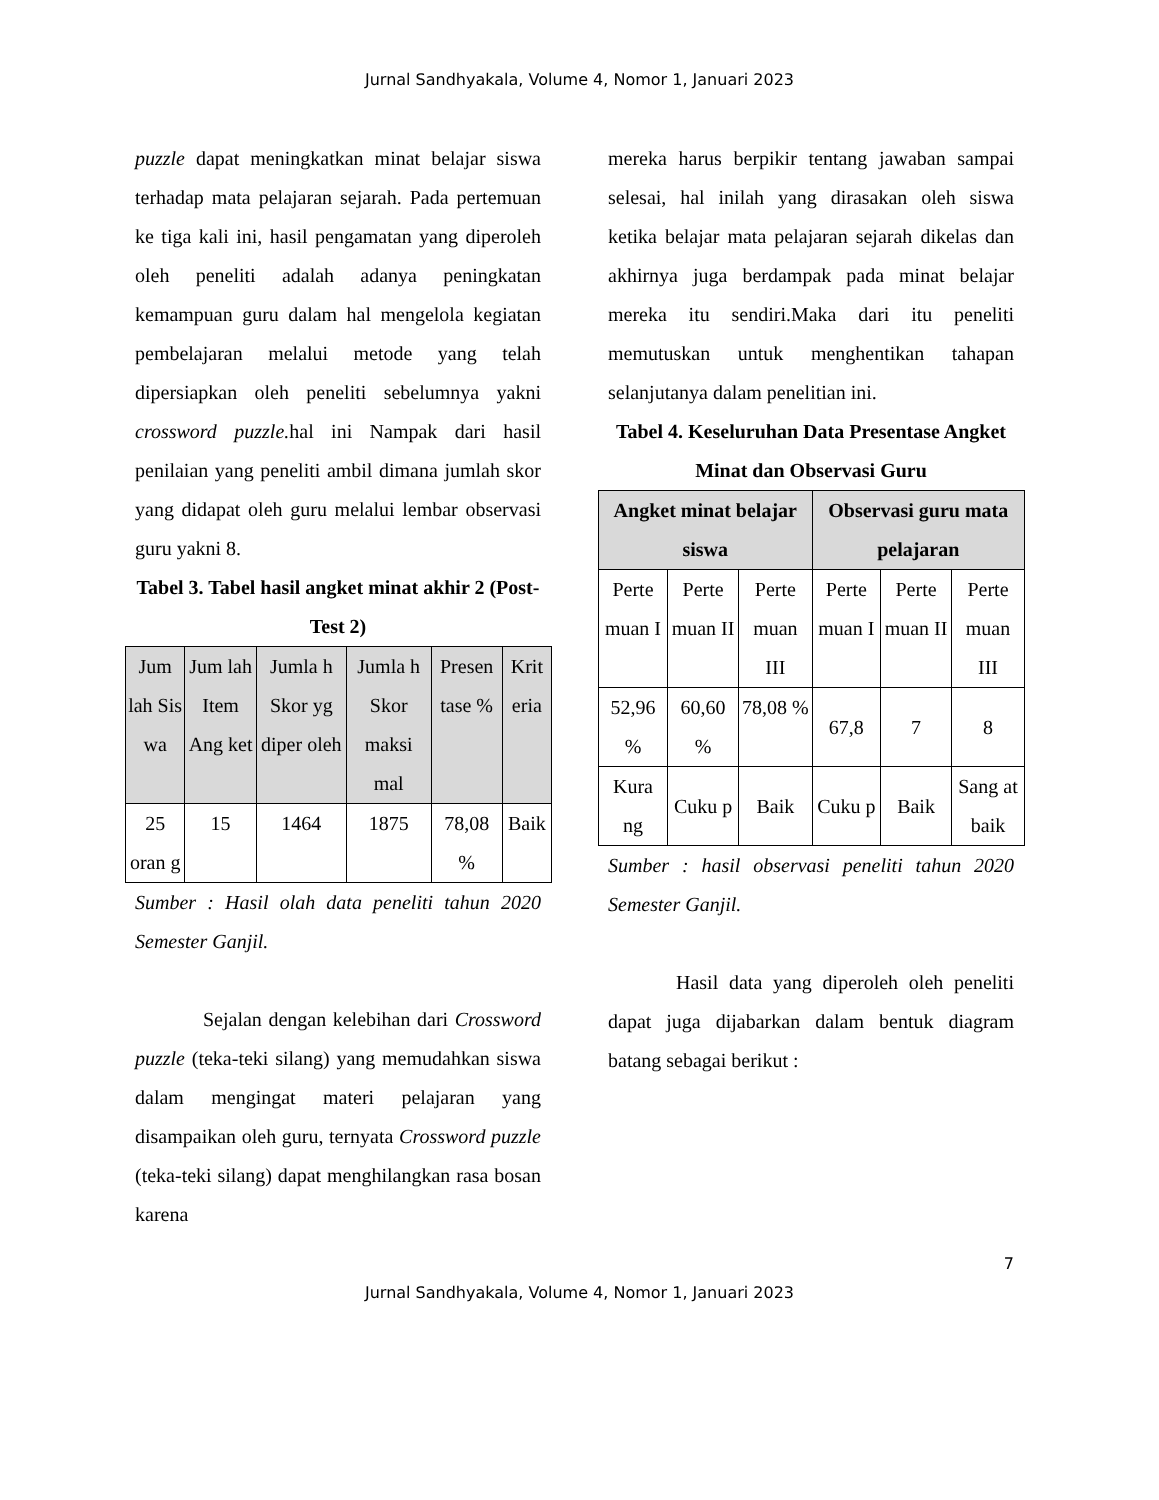Jurnal Sandhyakala, Volume 4, Nomor 1, Januari 2023
puzzle dapat meningkatkan minat belajar siswa terhadap mata pelajaran sejarah. Pada pertemuan ke tiga kali ini, hasil pengamatan yang diperoleh oleh peneliti adalah adanya peningkatan kemampuan guru dalam hal mengelola kegiatan pembelajaran melalui metode yang telah dipersiapkan oleh peneliti sebelumnya yakni crossword puzzle. hal ini Nampak dari hasil penilaian yang peneliti ambil dimana jumlah skor yang didapat oleh guru melalui lembar observasi guru yakni 8.
Tabel 3. Tabel hasil angket minat akhir 2 (Post-Test 2)
| Jum lah Sis wa | Jum lah Item Ang ket | Jumla h Skor yg diper oleh | Jumla h Skor maksi mal | Presen tase % | Krit eria |
| --- | --- | --- | --- | --- | --- |
| 25 oran g | 15 | 1464 | 1875 | 78,08 % | Baik |
Sumber : Hasil olah data peneliti tahun 2020 Semester Ganjil.
Sejalan dengan kelebihan dari Crossword puzzle (teka-teki silang) yang memudahkan siswa dalam mengingat materi pelajaran yang disampaikan oleh guru, ternyata Crossword puzzle (teka-teki silang) dapat menghilangkan rasa bosan karena
mereka harus berpikir tentang jawaban sampai selesai, hal inilah yang dirasakan oleh siswa ketika belajar mata pelajaran sejarah dikelas dan akhirnya juga berdampak pada minat belajar mereka itu sendiri.Maka dari itu peneliti memutuskan untuk menghentikan tahapan selanjutanya dalam penelitian ini.
Tabel 4. Keseluruhan Data Presentase Angket Minat dan Observasi Guru
| Angket minat belajar siswa | | | Observasi guru mata pelajaran | | |
| --- | --- | --- | --- | --- | --- |
| Perte muan I | Perte muan II | Perte muan III | Perte muan I | Perte muan II | Perte muan III |
| 52,96 % | 60,60 % | 78,08 % | 67,8 | 7 | 8 |
| Kura ng | Cuku p | Baik | Cuku p | Baik | Sang at baik |
Sumber : hasil observasi peneliti tahun 2020 Semester Ganjil.
Hasil data yang diperoleh oleh peneliti dapat juga dijabarkan dalam bentuk diagram batang sebagai berikut :
7
Jurnal Sandhyakala, Volume 4, Nomor 1, Januari 2023